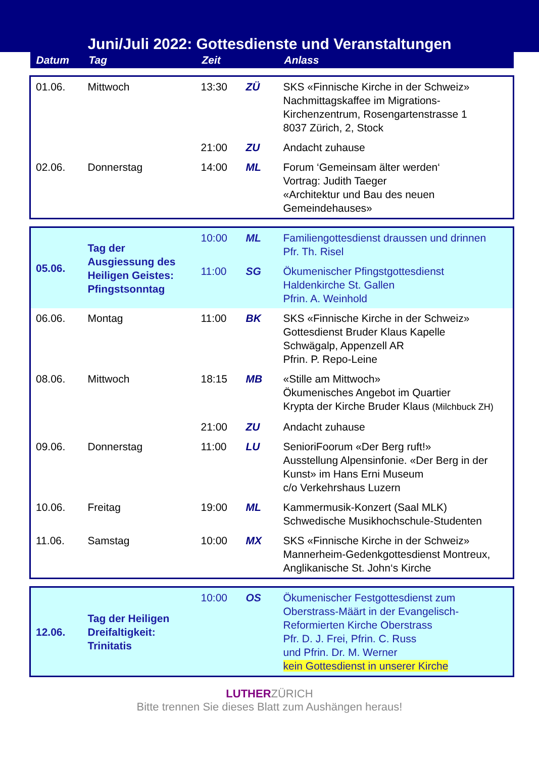Juni/Juli 2022: Gottesdienste und Veranstaltungen
| Datum | Tag | Zeit | | Anlass |
| --- | --- | --- | --- | --- |
| 01.06. | Mittwoch | 13:30 | ZÜ | SKS «Finnische Kirche in der Schweiz» Nachmittagskaffee im Migrations- Kirchenzentrum, Rosengartenstrasse 1 8037 Zürich, 2, Stock |
| | | 21:00 | ZU | Andacht zuhause |
| 02.06. | Donnerstag | 14:00 | ML | Forum ‘Gemeinsam älter werden‘ Vortrag: Judith Taeger «Architektur und Bau des neuen Gemeindehauses» |
| 05.06. | Tag der Ausgiessung des Heiligen Geistes: Pfingstsonntag | 10:00 | ML | Familiengottesdienst draussen und drinnen Pfr. Th. Risel |
| | | 11:00 | SG | Ökumenischer Pfingstgottesdienst Haldenkirche St. Gallen Pfrin. A. Weinhold |
| 06.06. | Montag | 11:00 | BK | SKS «Finnische Kirche in der Schweiz» Gottesdienst Bruder Klaus Kapelle Schwägalp, Appenzell AR Pfrin. P. Repo-Leine |
| 08.06. | Mittwoch | 18:15 | MB | «Stille am Mittwoch» Ökumenisches Angebot im Quartier Krypta der Kirche Bruder Klaus (Milchbuck ZH) |
| | | 21:00 | ZU | Andacht zuhause |
| 09.06. | Donnerstag | 11:00 | LU | SenioriFoorum «Der Berg ruft!» Ausstellung Alpensinfonie. «Der Berg in der Kunst» im Hans Erni Museum c/o Verkehrshaus Luzern |
| 10.06. | Freitag | 19:00 | ML | Kammermusik-Konzert (Saal MLK) Schwedische Musikhochschule-Studenten |
| 11.06. | Samstag | 10:00 | MX | SKS «Finnische Kirche in der Schweiz» Mannerheim-Gedenkgottesdienst Montreux, Anglikanische St. John‘s Kirche |
| 12.06. | Tag der Heiligen Dreifaltigkeit: Trinitatis | 10:00 | OS | Ökumenischer Festgottesdienst zum Oberstrass-Määrt in der Evangelisch- Reformierten Kirche Oberstrass Pfr. D. J. Frei, Pfrin. C. Russ und Pfrin. Dr. M. Werner kein Gottesdienst in unserer Kirche |
LUTHERZÜRICH
Bitte trennen Sie dieses Blatt zum Aushängen heraus!